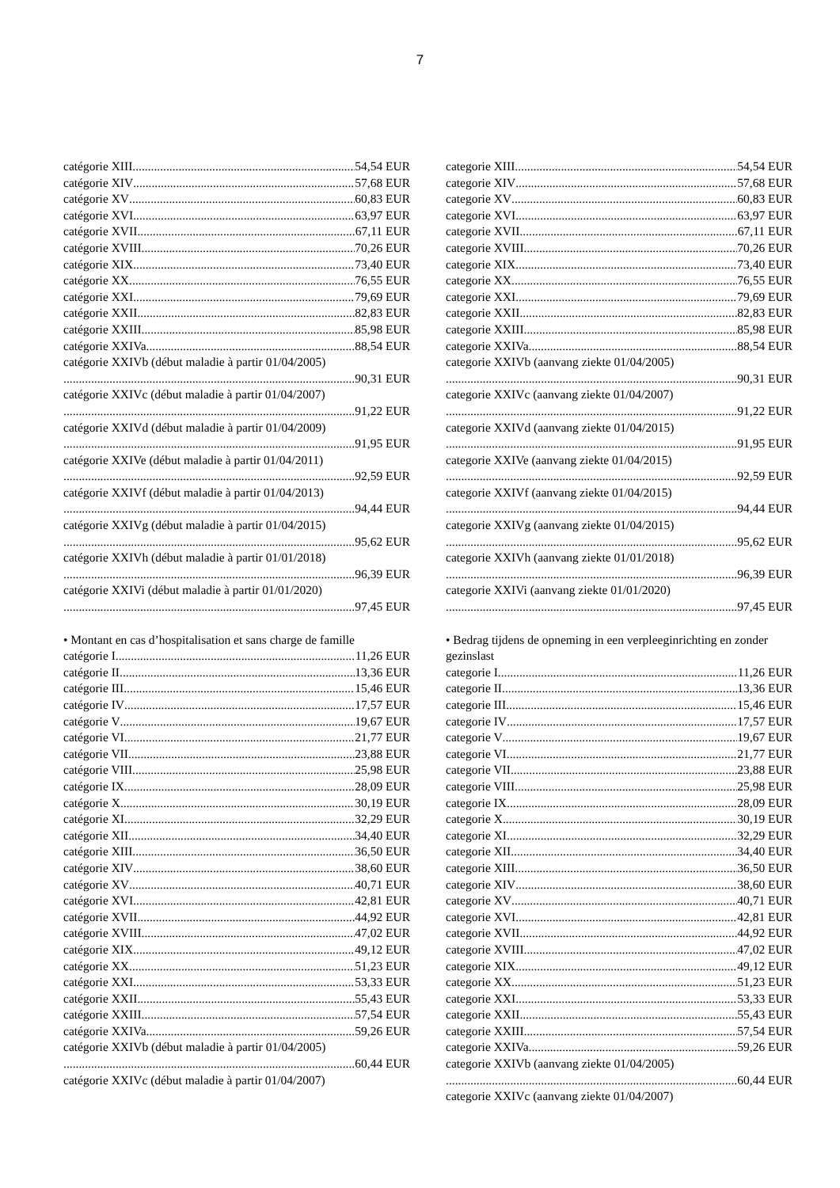7
catégorie XIII 54,54 EUR
catégorie XIV 57,68 EUR
catégorie XV 60,83 EUR
catégorie XVI 63,97 EUR
catégorie XVII 67,11 EUR
catégorie XVIII 70,26 EUR
catégorie XIX 73,40 EUR
catégorie XX 76,55 EUR
catégorie XXI 79,69 EUR
catégorie XXII 82,83 EUR
catégorie XXIII 85,98 EUR
catégorie XXIVa 88,54 EUR
catégorie XXIVb (début maladie à partir 01/04/2005)
90,31 EUR
catégorie XXIVc (début maladie à partir 01/04/2007)
91,22 EUR
catégorie XXIVd (début maladie à partir 01/04/2009)
91,95 EUR
catégorie XXIVe (début maladie à partir 01/04/2011)
92,59 EUR
catégorie XXIVf (début maladie à partir 01/04/2013)
94,44 EUR
catégorie XXIVg (début maladie à partir 01/04/2015)
95,62 EUR
catégorie XXIVh (début maladie à partir 01/01/2018)
96,39 EUR
catégorie XXIVi (début maladie à partir 01/01/2020)
97,45 EUR
• Montant en cas d’hospitalisation et sans charge de famille
catégorie I 11,26 EUR
catégorie II 13,36 EUR
catégorie III 15,46 EUR
catégorie IV 17,57 EUR
catégorie V 19,67 EUR
catégorie VI 21,77 EUR
catégorie VII 23,88 EUR
catégorie VIII 25,98 EUR
catégorie IX 28,09 EUR
catégorie X 30,19 EUR
catégorie XI 32,29 EUR
catégorie XII 34,40 EUR
catégorie XIII 36,50 EUR
catégorie XIV 38,60 EUR
catégorie XV 40,71 EUR
catégorie XVI 42,81 EUR
catégorie XVII 44,92 EUR
catégorie XVIII 47,02 EUR
catégorie XIX 49,12 EUR
catégorie XX 51,23 EUR
catégorie XXI 53,33 EUR
catégorie XXII 55,43 EUR
catégorie XXIII 57,54 EUR
catégorie XXIVa 59,26 EUR
catégorie XXIVb (début maladie à partir 01/04/2005)
60,44 EUR
catégorie XXIVc (début maladie à partir 01/04/2007)
categorie XIII 54,54 EUR
categorie XIV 57,68 EUR
categorie XV 60,83 EUR
categorie XVI 63,97 EUR
categorie XVII 67,11 EUR
categorie XVIII 70,26 EUR
categorie XIX 73,40 EUR
categorie XX 76,55 EUR
categorie XXI 79,69 EUR
categorie XXII 82,83 EUR
categorie XXIII 85,98 EUR
categorie XXIVa 88,54 EUR
categorie XXIVb (aanvang ziekte 01/04/2005)
90,31 EUR
categorie XXIVc (aanvang ziekte 01/04/2007)
91,22 EUR
categorie XXIVd (aanvang ziekte 01/04/2015)
91,95 EUR
categorie XXIVe (aanvang ziekte 01/04/2015)
92,59 EUR
categorie XXIVf (aanvang ziekte 01/04/2015)
94,44 EUR
categorie XXIVg (aanvang ziekte 01/04/2015)
95,62 EUR
categorie XXIVh (aanvang ziekte 01/01/2018)
96,39 EUR
categorie XXIVi (aanvang ziekte 01/01/2020)
97,45 EUR
• Bedrag tijdens de opneming in een verpleeginrichting en zonder gezinslast
categorie I 11,26 EUR
categorie II 13,36 EUR
categorie III 15,46 EUR
categorie IV 17,57 EUR
categorie V 19,67 EUR
categorie VI 21,77 EUR
categorie VII 23,88 EUR
categorie VIII 25,98 EUR
categorie IX 28,09 EUR
categorie X 30,19 EUR
categorie XI 32,29 EUR
categorie XII 34,40 EUR
categorie XIII 36,50 EUR
categorie XIV 38,60 EUR
categorie XV 40,71 EUR
categorie XVI 42,81 EUR
categorie XVII 44,92 EUR
categorie XVIII 47,02 EUR
categorie XIX 49,12 EUR
categorie XX 51,23 EUR
categorie XXI 53,33 EUR
categorie XXII 55,43 EUR
categorie XXIII 57,54 EUR
categorie XXIVa 59,26 EUR
categorie XXIVb (aanvang ziekte 01/04/2005)
60,44 EUR
categorie XXIVc (aanvang ziekte 01/04/2007)